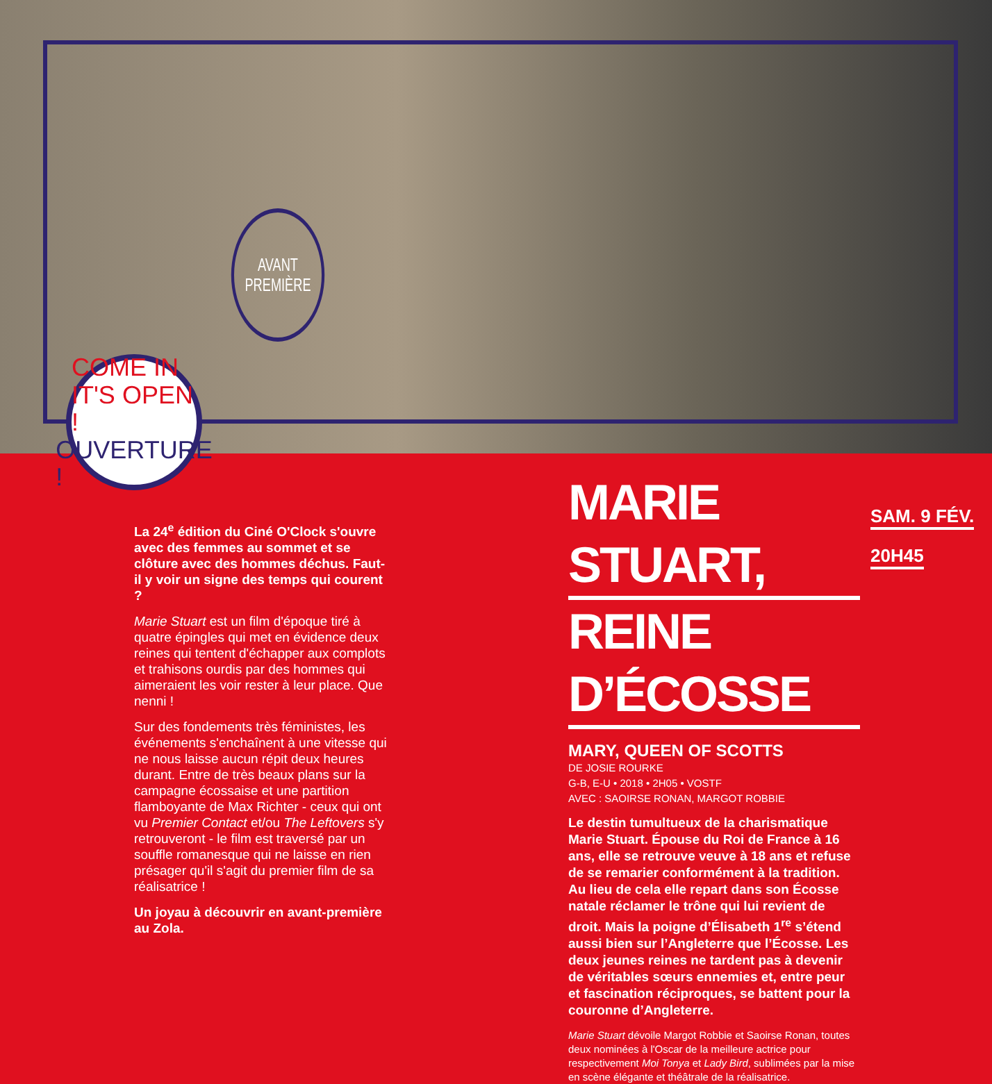AVANT
PREMIÈRE
COME IN IT'S OPEN !
OUVERTURE !
La 24<sup>e</sup> édition du Ciné O'Clock s'ouvre avec des femmes au sommet et se clôture avec des hommes déchus. Faut-il y voir un signe des temps qui courent ?
Marie Stuart est un film d'époque tiré à quatre épingles qui met en évidence deux reines qui tentent d'échapper aux complots et trahisons ourdis par des hommes qui aimeraient les voir rester à leur place. Que nenni !
Sur des fondements très féministes, les événements s'enchaînent à une vitesse qui ne nous laisse aucun répit deux heures durant. Entre de très beaux plans sur la campagne écossaise et une partition flamboyante de Max Richter - ceux qui ont vu Premier Contact et/ou The Leftovers s'y retrouveront - le film est traversé par un souffle romanesque qui ne laisse en rien présager qu'il s'agit du premier film de sa réalisatrice !
Un joyau à découvrir en avant-première au Zola.
MARIE STUART,
REINE D’ÉCOSSE
MARY, QUEEN OF SCOTTS
DE JOSIE ROURKE
G-B, E-U • 2018 • 2H05 • VOSTF
AVEC : SAOIRSE RONAN, MARGOT ROBBIE
Le destin tumultueux de la charismatique Marie Stuart. Épouse du Roi de France à 16 ans, elle se retrouve veuve à 18 ans et refuse de se remarier conformément à la tradition. Au lieu de cela elle repart dans son Écosse natale réclamer le trône qui lui revient de droit. Mais la poigne d’Élisabeth 1<sup>re</sup> s’étend aussi bien sur l’Angleterre que l’Écosse. Les deux jeunes reines ne tardent pas à devenir de véritables sœurs ennemies et, entre peur et fascination réciproques, se battent pour la couronne d’Angleterre.
Marie Stuart dévoile Margot Robbie et Saoirse Ronan, toutes deux nominées à l'Oscar de la meilleure actrice pour respectivement Moi Tonya et Lady Bird, sublimées par la mise en scène élégante et théâtrale de la réalisatrice.
SAM. 9 FÉV.
20H45